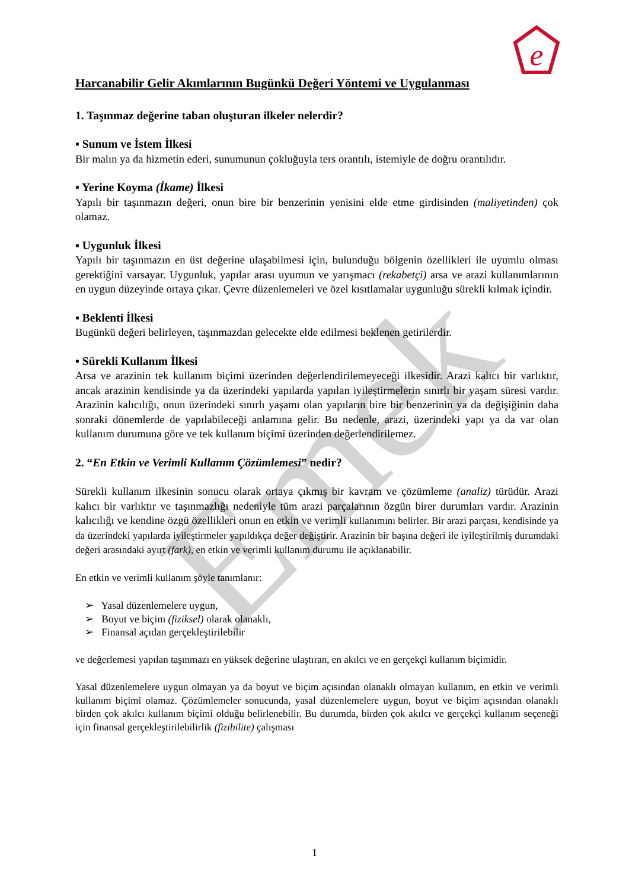e
Emek
Harcanabilir Gelir Akımlarının Bugünkü Değeri Yöntemi ve Uygulanması
1. Taşınmaz değerine taban oluşturan ilkeler nelerdir?
▪ Sunum ve İstem İlkesi
Bir malın ya da hizmetin ederi, sunumunun çokluğuyla ters orantılı, istemiyle de doğru orantılıdır.
▪ Yerine Koyma (İkame) İlkesi
Yapılı bir taşınmazın değeri, onun bire bir benzerinin yenisini elde etme girdisinden (maliyetinden) çok olamaz.
▪ Uygunluk İlkesi
Yapılı bir taşınmazın en üst değerine ulaşabilmesi için, bulunduğu bölgenin özellikleri ile uyumlu olması gerektiğini varsayar. Uygunluk, yapılar arası uyumun ve yarışmacı (rekabetçi) arsa ve arazi kullanımlarının en uygun düzeyinde ortaya çıkar. Çevre düzenlemeleri ve özel kısıtlamalar uygunluğu sürekli kılmak içindir.
▪ Beklenti İlkesi
Bugünkü değeri belirleyen, taşınmazdan gelecekte elde edilmesi beklenen getirilerdir.
▪ Sürekli Kullanım İlkesi
Arsa ve arazinin tek kullanım biçimi üzerinden değerlendirilemeyeceği ilkesidir. Arazi kalıcı bir varlıktır, ancak arazinin kendisinde ya da üzerindeki yapılarda yapılan iyileştirmelerin sınırlı bir yaşam süresi vardır. Arazinin kalıcılığı, onun üzerindeki sınırlı yaşamı olan yapıların bire bir benzerinin ya da değişiğinin daha sonraki dönemlerde de yapılabileceği anlamına gelir. Bu nedenle, arazi, üzerindeki yapı ya da var olan kullanım durumuna göre ve tek kullanım biçimi üzerinden değerlendirilemez.
2. “En Etkin ve Verimli Kullanım Çözümlemesi” nedir?
Sürekli kullanım ilkesinin sonucu olarak ortaya çıkmış bir kavram ve çözümleme (analiz) türüdür. Arazi kalıcı bir varlıktır ve taşınmazlığı nedeniyle tüm arazi parçalarının özgün birer durumları vardır. Arazinin kalıcılığı ve kendine özgü özellikleri onun en etkin ve verimli kullanımını belirler. Bir arazi parçası, kendisinde ya da üzerindeki yapılarda iyileştirmeler yapıldıkça değer değiştirir. Arazinin bir başına değeri ile iyileştirilmiş durumdaki değeri arasındaki ayırt (fark), en etkin ve verimli kullanım durumu ile açıklanabilir.
En etkin ve verimli kullanım şöyle tanımlanır:
➢ Yasal düzenlemelere uygun,
➢ Boyut ve biçim (fiziksel) olarak olanaklı,
➢ Finansal açıdan gerçekleştirilebilir
ve değerlemesi yapılan taşınmazı en yüksek değerine ulaştıran, en akılcı ve en gerçekçi kullanım biçimidir.
Yasal düzenlemelere uygun olmayan ya da boyut ve biçim açısından olanaklı olmayan kullanım, en etkin ve verimli kullanım biçimi olamaz. Çözümlemeler sonucunda, yasal düzenlemelere uygun, boyut ve biçim açısından olanaklı birden çok akılcı kullanım biçimi olduğu belirlenebilir. Bu durumda, birden çok akılcı ve gerçekçi kullanım seçeneği için finansal gerçekleştirilebilirlik (fizibilite) çalışması
1